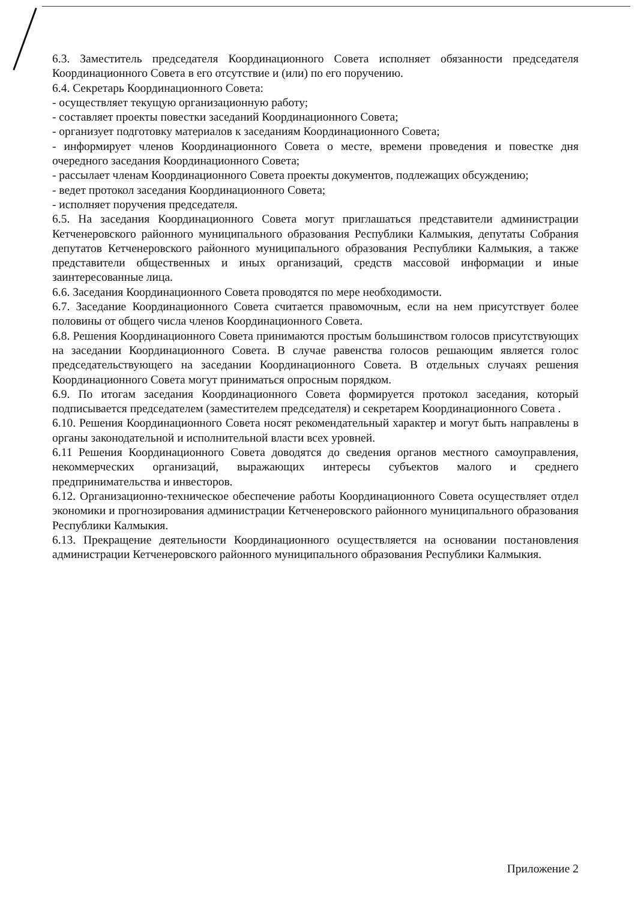6.3. Заместитель председателя Координационного Совета исполняет обязанности председателя Координационного Совета в его отсутствие и (или) по его поручению.
6.4. Секретарь Координационного Совета:
- осуществляет текущую организационную работу;
- составляет проекты повестки заседаний Координационного Совета;
- организует подготовку материалов к заседаниям Координационного Совета;
- информирует членов Координационного Совета о месте, времени проведения и повестке дня очередного заседания Координационного Совета;
- рассылает членам Координационного Совета проекты документов, подлежащих обсуждению;
- ведет протокол заседания Координационного Совета;
- исполняет поручения председателя.
6.5. На заседания Координационного Совета могут приглашаться представители администрации Кетченеровского районного муниципального образования Республики Калмыкия, депутаты Собрания депутатов Кетченеровского районного муниципального образования Республики Калмыкия, а также представители общественных и иных организаций, средств массовой информации и иные заинтересованные лица.
6.6. Заседания Координационного Совета проводятся по мере необходимости.
6.7. Заседание Координационного Совета считается правомочным, если на нем присутствует более половины от общего числа членов Координационного Совета.
6.8. Решения Координационного Совета принимаются простым большинством голосов присутствующих на заседании Координационного Совета. В случае равенства голосов решающим является голос председательствующего на заседании Координационного Совета. В отдельных случаях решения Координационного Совета могут приниматься опросным порядком.
6.9. По итогам заседания Координационного Совета формируется протокол заседания, который подписывается председателем (заместителем председателя) и секретарем Координационного Совета .
6.10. Решения Координационного Совета носят рекомендательный характер и могут быть направлены в органы законодательной и исполнительной власти всех уровней.
6.11 Решения Координационного Совета доводятся до сведения органов местного самоуправления, некоммерческих организаций, выражающих интересы субъектов малого и среднего предпринимательства и инвесторов.
6.12. Организационно-техническое обеспечение работы Координационного Совета осуществляет отдел экономики и прогнозирования администрации Кетченеровского районного муниципального образования Республики Калмыкия.
6.13. Прекращение деятельности Координационного осуществляется на основании постановления администрации Кетченеровского районного муниципального образования Республики Калмыкия.
Приложение 2